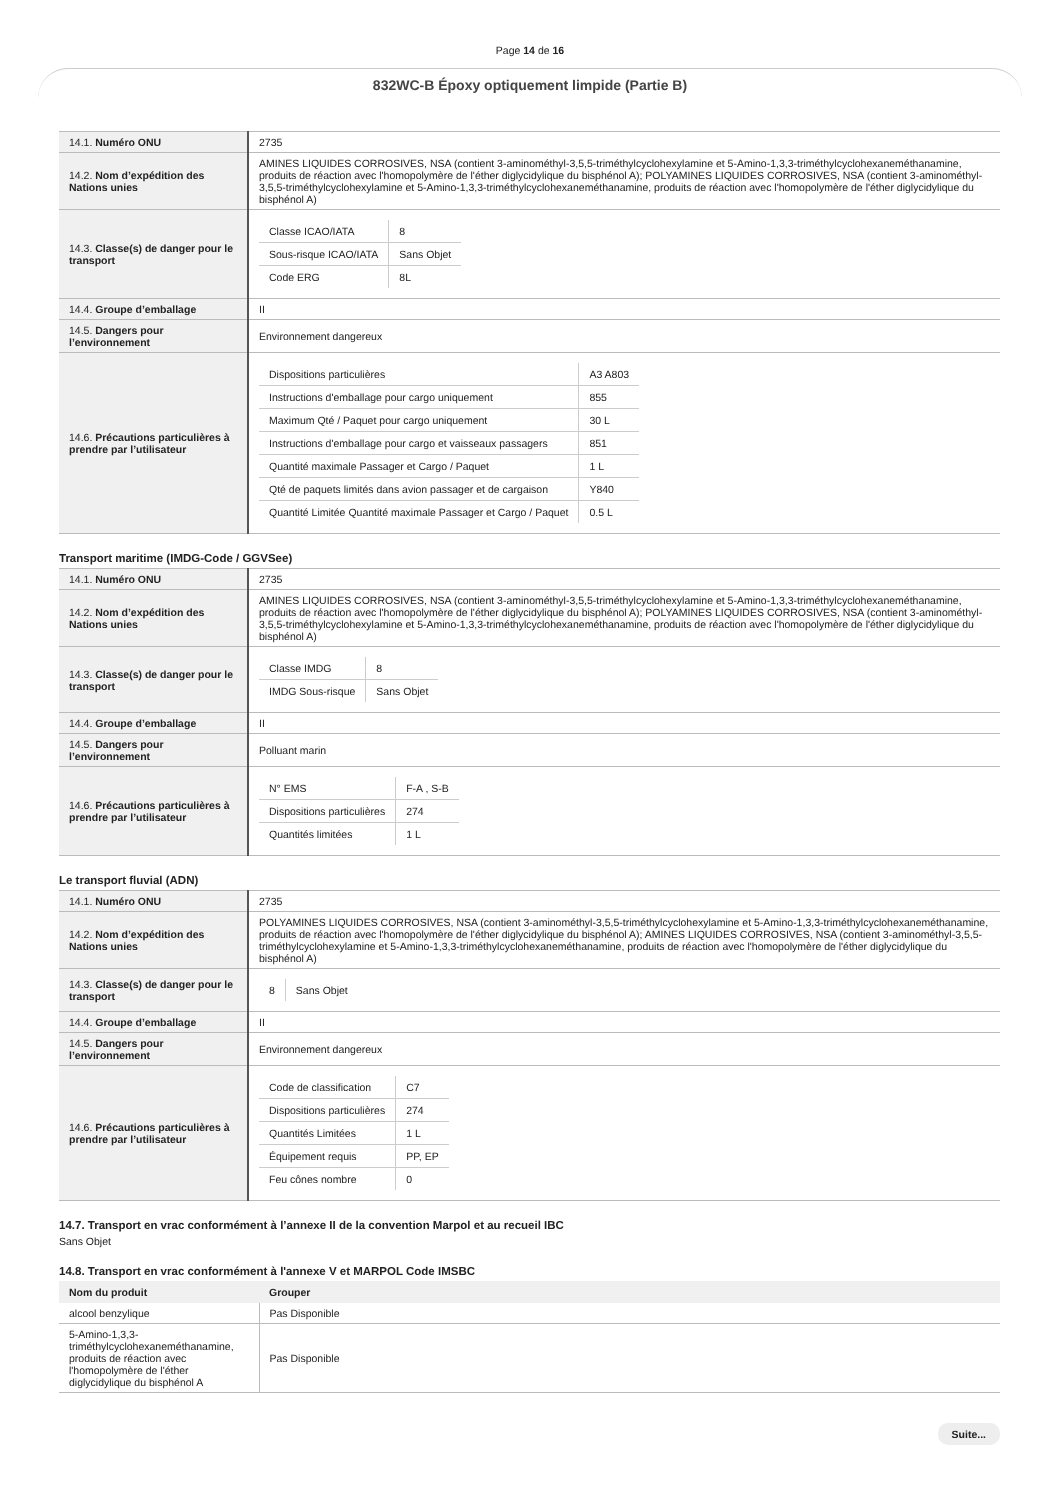Page 14 de 16
832WC-B Époxy optiquement limpide (Partie B)
| 14.1. Numéro ONU | 2735 |
| 14.2. Nom d’expédition des Nations unies | AMINES LIQUIDES CORROSIVES, NSA (contient 3-aminométhyl-3,5,5-triméthylcyclohexylamine et 5-Amino-1,3,3-triméthylcyclohexaneméthanamine, produits de réaction avec l'homopolymère de l'éther diglycidylique du bisphénol A); POLYAMINES LIQUIDES CORROSIVES, NSA (contient 3-aminométhyl-3,5,5-triméthylcyclohexylamine et 5-Amino-1,3,3-triméthylcyclohexaneméthanamine, produits de réaction avec l'homopolymère de l'éther diglycidylique du bisphénol A) |
| 14.3. Classe(s) de danger pour le transport | / Classe ICAO/IATA / 8 / / Sous-risque ICAO/IATA / Sans Objet / / Code ERG / 8L / |
| 14.4. Groupe d’emballage | II |
| 14.5. Dangers pour l’environnement | Environnement dangereux |
| 14.6. Précautions particulières à prendre par l’utilisateur | / Dispositions particulières / A3 A803 / / Instructions d'emballage pour cargo uniquement / 855 / / Maximum Qté / Paquet pour cargo uniquement / 30 L / / Instructions d'emballage pour cargo et vaisseaux passagers / 851 / / Quantité maximale Passager et Cargo / Paquet / 1 L / / Qté de paquets limités dans avion passager et de cargaison / Y840 / / Quantité Limitée Quantité maximale Passager et Cargo / Paquet / 0.5 L / |
Transport maritime (IMDG-Code / GGVSee)
| 14.1. Numéro ONU | 2735 |
| 14.2. Nom d’expédition des Nations unies | AMINES LIQUIDES CORROSIVES, NSA (contient 3-aminométhyl-3,5,5-triméthylcyclohexylamine et 5-Amino-1,3,3-triméthylcyclohexaneméthanamine, produits de réaction avec l'homopolymère de l'éther diglycidylique du bisphénol A); POLYAMINES LIQUIDES CORROSIVES, NSA (contient 3-aminométhyl-3,5,5-triméthylcyclohexylamine et 5-Amino-1,3,3-triméthylcyclohexaneméthanamine, produits de réaction avec l'homopolymère de l'éther diglycidylique du bisphénol A) |
| 14.3. Classe(s) de danger pour le transport | / Classe IMDG / 8 / / IMDG Sous-risque / Sans Objet / |
| 14.4. Groupe d’emballage | II |
| 14.5. Dangers pour l’environnement | Polluant marin |
| 14.6. Précautions particulières à prendre par l’utilisateur | / N° EMS / F-A , S-B / / Dispositions particulières / 274 / / Quantités limitées / 1 L / |
Le transport fluvial (ADN)
| 14.1. Numéro ONU | 2735 |
| 14.2. Nom d’expédition des Nations unies | POLYAMINES LIQUIDES CORROSIVES, NSA (contient 3-aminométhyl-3,5,5-triméthylcyclohexylamine et 5-Amino-1,3,3-triméthylcyclohexaneméthanamine, produits de réaction avec l'homopolymère de l'éther diglycidylique du bisphénol A); AMINES LIQUIDES CORROSIVES, NSA (contient 3-aminométhyl-3,5,5-triméthylcyclohexylamine et 5-Amino-1,3,3-triméthylcyclohexaneméthanamine, produits de réaction avec l'homopolymère de l'éther diglycidylique du bisphénol A) |
| 14.3. Classe(s) de danger pour le transport | / 8 / Sans Objet / |
| 14.4. Groupe d’emballage | II |
| 14.5. Dangers pour l’environnement | Environnement dangereux |
| 14.6. Précautions particulières à prendre par l’utilisateur | / Code de classification / C7 / / Dispositions particulières / 274 / / Quantités Limitées / 1 L / / Équipement requis / PP, EP / / Feu cônes nombre / 0 / |
14.7. Transport en vrac conformément à l’annexe II de la convention Marpol et au recueil IBC
Sans Objet
14.8. Transport en vrac conformément à l'annexe V et MARPOL Code IMSBC
| Nom du produit | Grouper |
| --- | --- |
| alcool benzylique | Pas Disponible |
| 5-Amino-1,3,3-triméthylcyclohexaneméthanamine, produits de réaction avec l'homopolymère de l'éther diglycidylique du bisphénol A | Pas Disponible |
Suite...